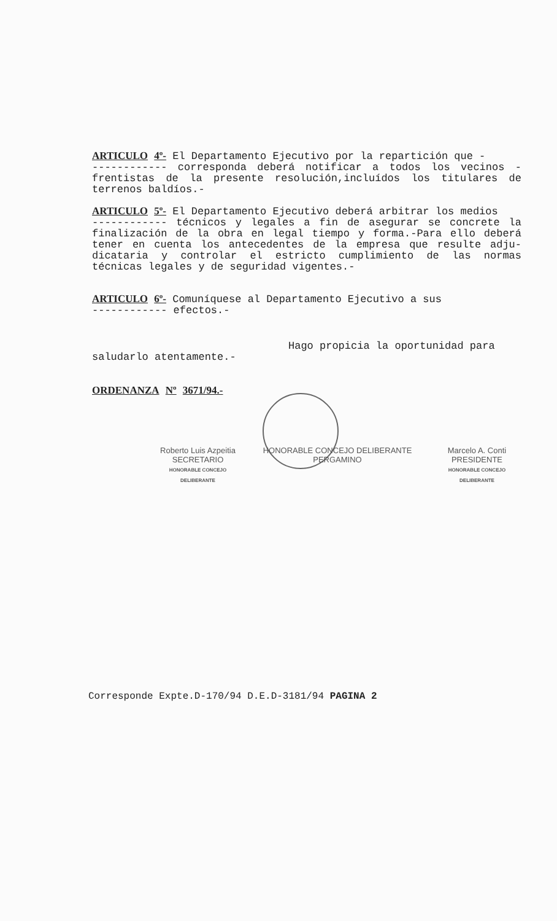ARTICULO 4º- El Departamento Ejecutivo por la repartición que -
------------ corresponda deberá notificar a todos los vecinos - frentistas de la presente resolución,incluídos los titulares de terrenos baldíos.-
ARTICULO 5º- El Departamento Ejecutivo deberá arbitrar los medios
------------ técnicos y legales a fin de asegurar se concrete la finalización de la obra en legal tiempo y forma.-Para ello deberá tener en cuenta los antecedentes de la empresa que resulte adju-dicataria y controlar el estricto cumplimiento de las normas técnicas legales y de seguridad vigentes.-
ARTICULO 6º- Comuníquese al Departamento Ejecutivo a sus
------------ efectos.-
Hago propicia la oportunidad para
saludarlo atentamente.-
ORDENANZA Nº 3671/94.-
Roberto Luis Azpeitia
SECRETARIO
HONORABLE CONCEJO DELIBERANTE
HONORABLE CONCEJO DELIBERANTE PERGAMINO
Marcelo A. Conti
PRESIDENTE
HONORABLE CONCEJO DELIBERANTE
Corresponde Expte.D-170/94 D.E.D-3181/94 PAGINA 2